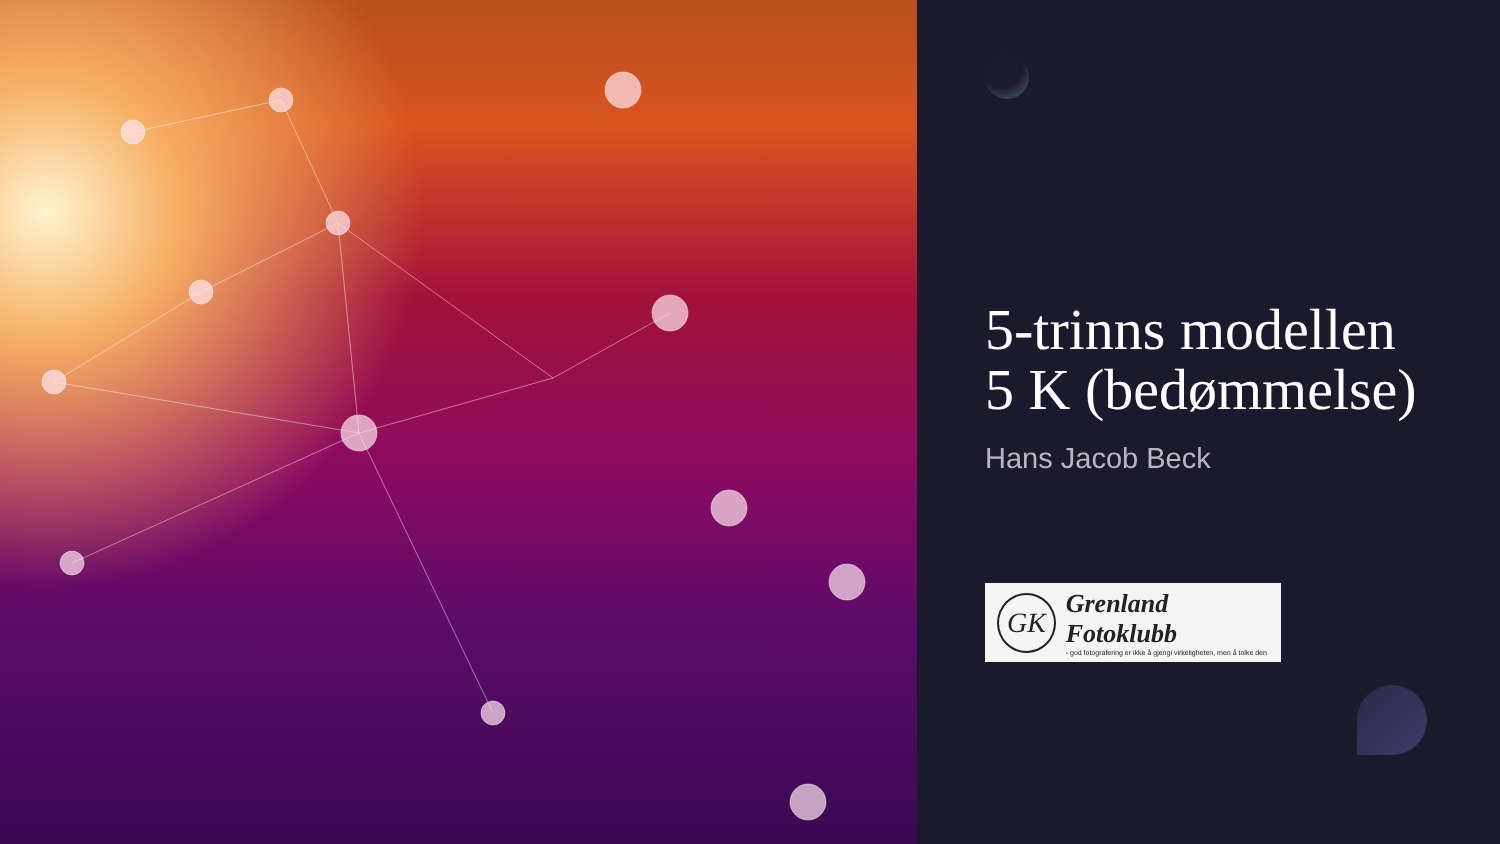5-trinns modellen
5 K (bedømmelse)
Hans Jacob Beck
GK
Grenland Fotoklubb
- god fotografering er ikke å gjengi virkeligheten, men å tolke den